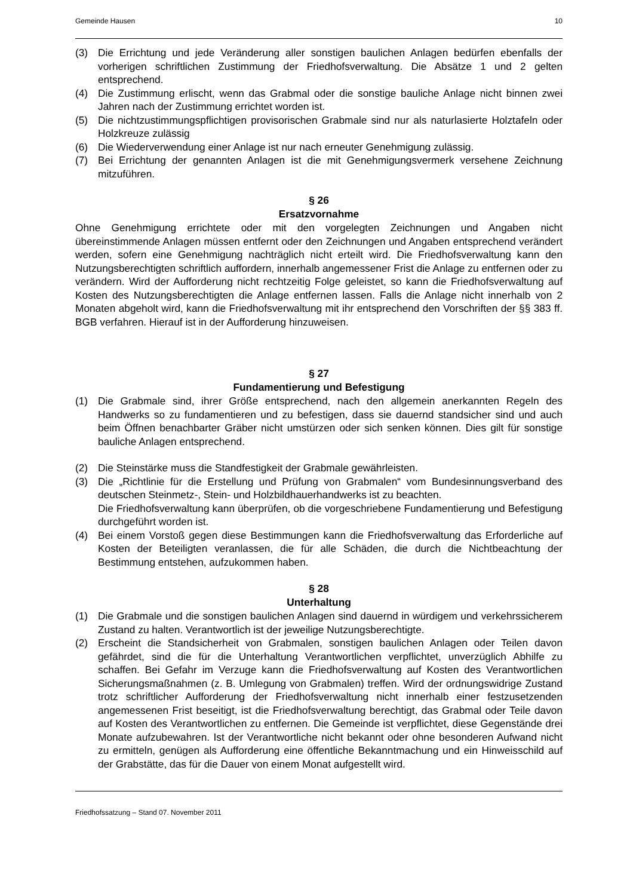Gemeinde Hausen 10
(3) Die Errichtung und jede Veränderung aller sonstigen baulichen Anlagen bedürfen ebenfalls der vorherigen schriftlichen Zustimmung der Friedhofsverwaltung. Die Absätze 1 und 2 gelten entsprechend.
(4) Die Zustimmung erlischt, wenn das Grabmal oder die sonstige bauliche Anlage nicht binnen zwei Jahren nach der Zustimmung errichtet worden ist.
(5) Die nichtzustimmungspflichtigen provisorischen Grabmale sind nur als naturlasierte Holztafeln oder Holzkreuze zulässig
(6) Die Wiederverwendung einer Anlage ist nur nach erneuter Genehmigung zulässig.
(7) Bei Errichtung der genannten Anlagen ist die mit Genehmigungsvermerk versehene Zeichnung mitzuführen.
§ 26
Ersatzvornahme
Ohne Genehmigung errichtete oder mit den vorgelegten Zeichnungen und Angaben nicht übereinstimmende Anlagen müssen entfernt oder den Zeichnungen und Angaben entsprechend verändert werden, sofern eine Genehmigung nachträglich nicht erteilt wird. Die Friedhofsverwaltung kann den Nutzungsberechtigten schriftlich auffordern, innerhalb angemessener Frist die Anlage zu entfernen oder zu verändern. Wird der Aufforderung nicht rechtzeitig Folge geleistet, so kann die Friedhofsverwaltung auf Kosten des Nutzungsberechtigten die Anlage entfernen lassen. Falls die Anlage nicht innerhalb von 2 Monaten abgeholt wird, kann die Friedhofsverwaltung mit ihr entsprechend den Vorschriften der §§ 383 ff. BGB verfahren. Hierauf ist in der Aufforderung hinzuweisen.
§ 27
Fundamentierung und Befestigung
(1) Die Grabmale sind, ihrer Größe entsprechend, nach den allgemein anerkannten Regeln des Handwerks so zu fundamentieren und zu befestigen, dass sie dauernd standsicher sind und auch beim Öffnen benachbarter Gräber nicht umstürzen oder sich senken können. Dies gilt für sonstige bauliche Anlagen entsprechend.
(2) Die Steinstärke muss die Standfestigkeit der Grabmale gewährleisten.
(3) Die „Richtlinie für die Erstellung und Prüfung von Grabmalen“ vom Bundesinnungsverband des deutschen Steinmetz-, Stein- und Holzbildhauerhandwerks ist zu beachten.
Die Friedhofsverwaltung kann überprüfen, ob die vorgeschriebene Fundamentierung und Befestigung durchgeführt worden ist.
(4) Bei einem Vorstoß gegen diese Bestimmungen kann die Friedhofsverwaltung das Erforderliche auf Kosten der Beteiligten veranlassen, die für alle Schäden, die durch die Nichtbeachtung der Bestimmung entstehen, aufzukommen haben.
§ 28
Unterhaltung
(1) Die Grabmale und die sonstigen baulichen Anlagen sind dauernd in würdigem und verkehrssicherem Zustand zu halten. Verantwortlich ist der jeweilige Nutzungsberechtigte.
(2) Erscheint die Standsicherheit von Grabmalen, sonstigen baulichen Anlagen oder Teilen davon gefährdet, sind die für die Unterhaltung Verantwortlichen verpflichtet, unverzüglich Abhilfe zu schaffen. Bei Gefahr im Verzuge kann die Friedhofsverwaltung auf Kosten des Verantwortlichen Sicherungsmaßnahmen (z. B. Umlegung von Grabmalen) treffen. Wird der ordnungswidrige Zustand trotz schriftlicher Aufforderung der Friedhofsverwaltung nicht innerhalb einer festzusetzenden angemessenen Frist beseitigt, ist die Friedhofsverwaltung berechtigt, das Grabmal oder Teile davon auf Kosten des Verantwortlichen zu entfernen. Die Gemeinde ist verpflichtet, diese Gegenstände drei Monate aufzubewahren. Ist der Verantwortliche nicht bekannt oder ohne besonderen Aufwand nicht zu ermitteln, genügen als Aufforderung eine öffentliche Bekanntmachung und ein Hinweisschild auf der Grabstätte, das für die Dauer von einem Monat aufgestellt wird.
Friedhofssatzung – Stand 07. November 2011